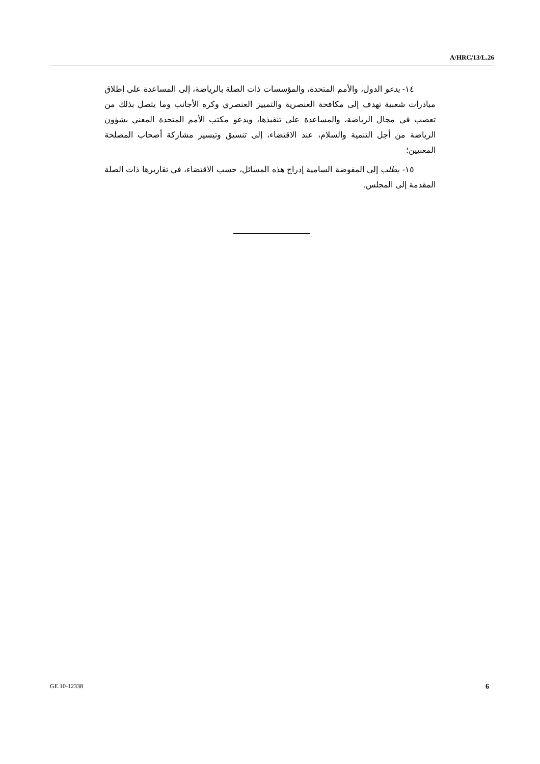A/HRC/13/L.26
١٤- يدعو الدول، والأمم المتحدة، والمؤسسات ذات الصلة بالرياضة، إلى المساعدة على إطلاق مبادرات شعبية تهدف إلى مكافحة العنصرية والتمييز العنصري وكره الأجانب وما يتصل بذلك من تعصب في مجال الرياضة، والمساعدة على تنفيذها، ويدعو مكتب الأمم المتحدة المعني بشؤون الرياضة من أجل التنمية والسلام، عند الاقتضاء، إلى تنسيق وتيسير مشاركة أصحاب المصلحة المعنيين؛
١٥- يطلب إلى المفوضة السامية إدراج هذه المسائل، حسب الاقتضاء، في تقاريرها ذات الصلة المقدمة إلى المجلس.
GE.10-12338 6